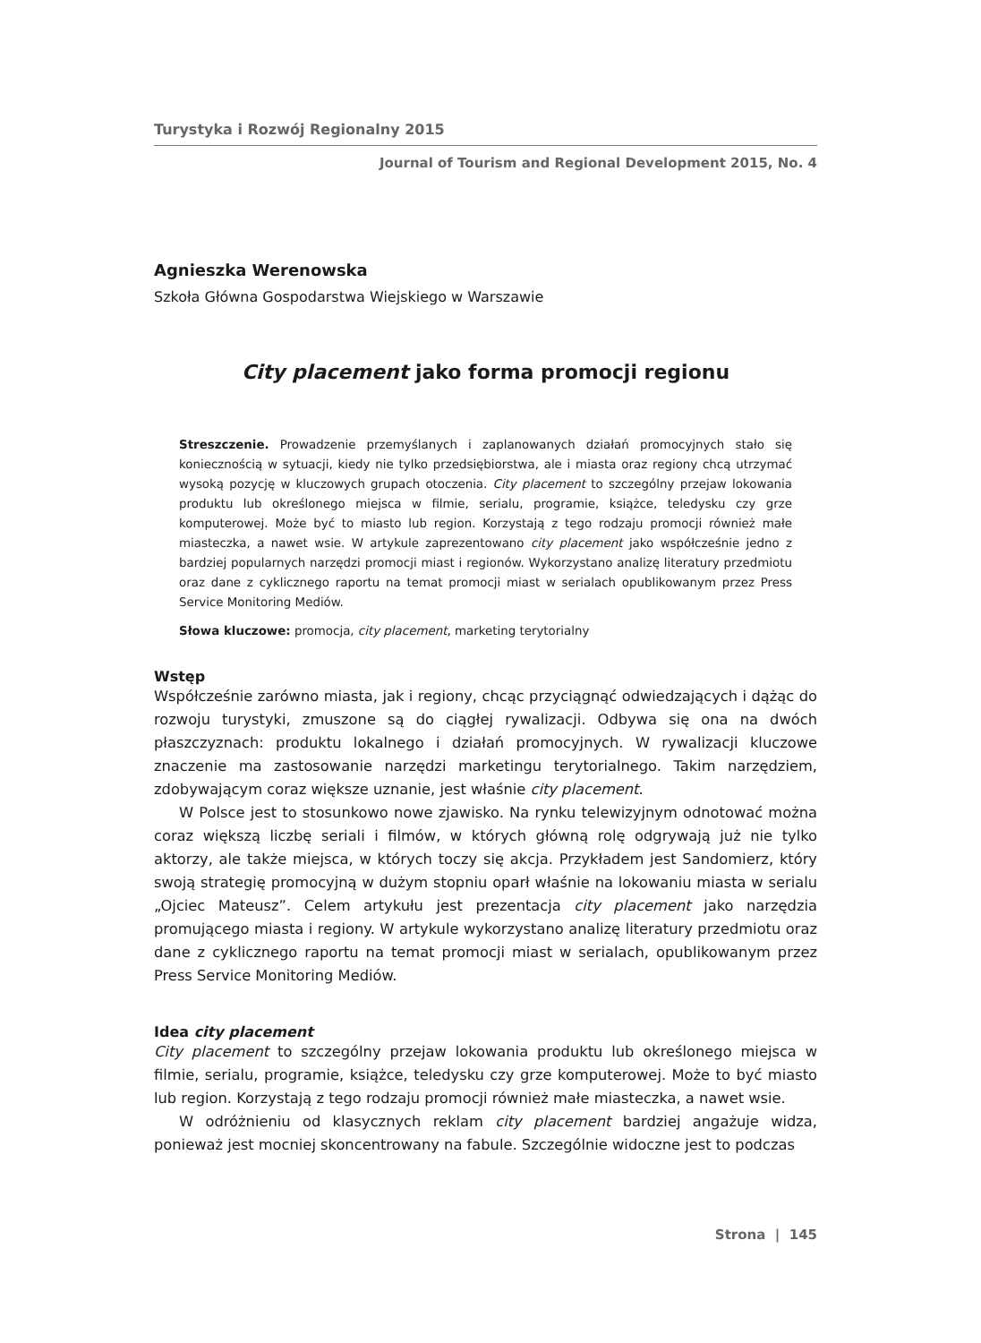Turystyka i Rozwój Regionalny 2015
Journal of Tourism and Regional Development 2015, No. 4
Agnieszka Werenowska
Szkoła Główna Gospodarstwa Wiejskiego w Warszawie
City placement jako forma promocji regionu
Streszczenie. Prowadzenie przemyślanych i zaplanowanych działań promocyjnych stało się koniecznością w sytuacji, kiedy nie tylko przedsiębiorstwa, ale i miasta oraz regiony chcą utrzymać wysoką pozycję w kluczowych grupach otoczenia. City placement to szczególny przejaw lokowania produktu lub określonego miejsca w filmie, serialu, programie, książce, teledysku czy grze komputerowej. Może być to miasto lub region. Korzystają z tego rodzaju promocji również małe miasteczka, a nawet wsie. W artykule zaprezentowano city placement jako współcześnie jedno z bardziej popularnych narzędzi promocji miast i regionów. Wykorzystano analizę literatury przedmiotu oraz dane z cyklicznego raportu na temat promocji miast w serialach opublikowanym przez Press Service Monitoring Mediów.
Słowa kluczowe: promocja, city placement, marketing terytorialny
Wstęp
Współcześnie zarówno miasta, jak i regiony, chcąc przyciągnąć odwiedzających i dążąc do rozwoju turystyki, zmuszone są do ciągłej rywalizacji. Odbywa się ona na dwóch płaszczyznach: produktu lokalnego i działań promocyjnych. W rywalizacji kluczowe znaczenie ma zastosowanie narzędzi marketingu terytorialnego. Takim narzędziem, zdobywającym coraz większe uznanie, jest właśnie city placement.
W Polsce jest to stosunkowo nowe zjawisko. Na rynku telewizyjnym odnotować można coraz większą liczbę seriali i filmów, w których główną rolę odgrywają już nie tylko aktorzy, ale także miejsca, w których toczy się akcja. Przykładem jest Sandomierz, który swoją strategię promocyjną w dużym stopniu oparł właśnie na lokowaniu miasta w serialu „Ojciec Mateusz”. Celem artykułu jest prezentacja city placement jako narzędzia promującego miasta i regiony. W artykule wykorzystano analizę literatury przedmiotu oraz dane z cyklicznego raportu na temat promocji miast w serialach, opublikowanym przez Press Service Monitoring Mediów.
Idea city placement
City placement to szczególny przejaw lokowania produktu lub określonego miejsca w filmie, serialu, programie, książce, teledysku czy grze komputerowej. Może to być miasto lub region. Korzystają z tego rodzaju promocji również małe miasteczka, a nawet wsie.
W odróżnieniu od klasycznych reklam city placement bardziej angażuje widza, ponieważ jest mocniej skoncentrowany na fabule. Szczególnie widoczne jest to podczas
Strona | 145